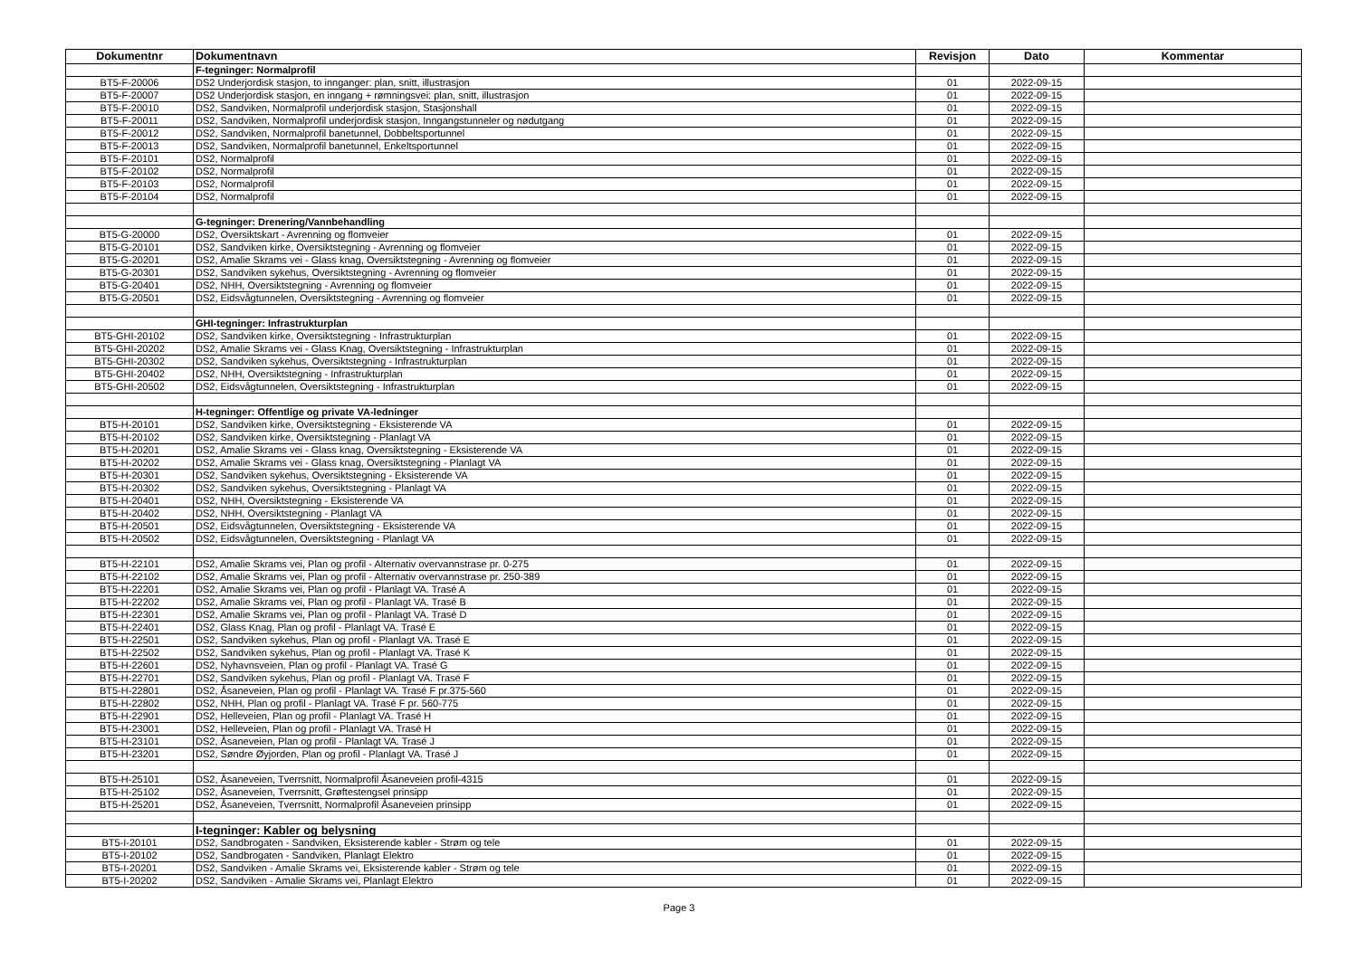| Dokumentnr | Dokumentnavn | Revisjon | Dato | Kommentar |
| --- | --- | --- | --- | --- |
| | F-tegninger: Normalprofil | | | |
| BT5-F-20006 | DS2 Underjordisk stasjon, to innganger: plan, snitt, illustrasjon | 01 | 2022-09-15 | |
| BT5-F-20007 | DS2 Underjordisk stasjon, en inngang + rømningsvei: plan, snitt, illustrasjon | 01 | 2022-09-15 | |
| BT5-F-20010 | DS2, Sandviken, Normalprofil underjordisk stasjon, Stasjonshall | 01 | 2022-09-15 | |
| BT5-F-20011 | DS2, Sandviken, Normalprofil underjordisk stasjon, Inngangstunneler og nødutgang | 01 | 2022-09-15 | |
| BT5-F-20012 | DS2, Sandviken, Normalprofil banetunnel, Dobbeltsportunnel | 01 | 2022-09-15 | |
| BT5-F-20013 | DS2, Sandviken, Normalprofil banetunnel, Enkeltsportunnel | 01 | 2022-09-15 | |
| BT5-F-20101 | DS2, Normalprofil | 01 | 2022-09-15 | |
| BT5-F-20102 | DS2, Normalprofil | 01 | 2022-09-15 | |
| BT5-F-20103 | DS2, Normalprofil | 01 | 2022-09-15 | |
| BT5-F-20104 | DS2, Normalprofil | 01 | 2022-09-15 | |
| | G-tegninger: Drenering/Vannbehandling | | | |
| BT5-G-20000 | DS2, Oversiktskart - Avrenning og flomveier | 01 | 2022-09-15 | |
| BT5-G-20101 | DS2, Sandviken kirke, Oversiktstegning - Avrenning og flomveier | 01 | 2022-09-15 | |
| BT5-G-20201 | DS2, Amalie Skrams vei - Glass knag, Oversiktstegning - Avrenning og flomveier | 01 | 2022-09-15 | |
| BT5-G-20301 | DS2, Sandviken sykehus, Oversiktstegning - Avrenning og flomveier | 01 | 2022-09-15 | |
| BT5-G-20401 | DS2, NHH, Oversiktstegning - Avrenning og flomveier | 01 | 2022-09-15 | |
| BT5-G-20501 | DS2, Eidsvågtunnelen, Oversiktstegning - Avrenning og flomveier | 01 | 2022-09-15 | |
| | GHI-tegninger: Infrastrukturplan | | | |
| BT5-GHI-20102 | DS2, Sandviken kirke, Oversiktstegning - Infrastrukturplan | 01 | 2022-09-15 | |
| BT5-GHI-20202 | DS2, Amalie Skrams vei - Glass Knag, Oversiktstegning - Infrastrukturplan | 01 | 2022-09-15 | |
| BT5-GHI-20302 | DS2, Sandviken sykehus, Oversiktstegning - Infrastrukturplan | 01 | 2022-09-15 | |
| BT5-GHI-20402 | DS2, NHH, Oversiktstegning - Infrastrukturplan | 01 | 2022-09-15 | |
| BT5-GHI-20502 | DS2, Eidsvågtunnelen, Oversiktstegning - Infrastrukturplan | 01 | 2022-09-15 | |
| | H-tegninger: Offentlige og private VA-ledninger | | | |
| BT5-H-20101 | DS2, Sandviken kirke, Oversiktstegning - Eksisterende VA | 01 | 2022-09-15 | |
| BT5-H-20102 | DS2, Sandviken kirke, Oversiktstegning - Planlagt VA | 01 | 2022-09-15 | |
| BT5-H-20201 | DS2, Amalie Skrams vei - Glass knag, Oversiktstegning - Eksisterende VA | 01 | 2022-09-15 | |
| BT5-H-20202 | DS2, Amalie Skrams vei - Glass knag, Oversiktstegning - Planlagt VA | 01 | 2022-09-15 | |
| BT5-H-20301 | DS2, Sandviken sykehus, Oversiktstegning - Eksisterende VA | 01 | 2022-09-15 | |
| BT5-H-20302 | DS2, Sandviken sykehus, Oversiktstegning - Planlagt VA | 01 | 2022-09-15 | |
| BT5-H-20401 | DS2, NHH, Oversiktstegning - Eksisterende VA | 01 | 2022-09-15 | |
| BT5-H-20402 | DS2, NHH, Oversiktstegning - Planlagt VA | 01 | 2022-09-15 | |
| BT5-H-20501 | DS2, Eidsvågtunnelen, Oversiktstegning - Eksisterende VA | 01 | 2022-09-15 | |
| BT5-H-20502 | DS2, Eidsvågtunnelen, Oversiktstegning - Planlagt VA | 01 | 2022-09-15 | |
| BT5-H-22101 | DS2, Amalie Skrams vei, Plan og profil - Alternativ overvannstrase pr. 0-275 | 01 | 2022-09-15 | |
| BT5-H-22102 | DS2, Amalie Skrams vei, Plan og profil - Alternativ overvannstrase pr. 250-389 | 01 | 2022-09-15 | |
| BT5-H-22201 | DS2, Amalie Skrams vei, Plan og profil - Planlagt VA. Trasé A | 01 | 2022-09-15 | |
| BT5-H-22202 | DS2, Amalie Skrams vei, Plan og profil - Planlagt VA. Trasé B | 01 | 2022-09-15 | |
| BT5-H-22301 | DS2, Amalie Skrams vei, Plan og profil - Planlagt VA. Trasé D | 01 | 2022-09-15 | |
| BT5-H-22401 | DS2, Glass Knag, Plan og profil - Planlagt VA. Trasé E | 01 | 2022-09-15 | |
| BT5-H-22501 | DS2, Sandviken sykehus, Plan og profil - Planlagt VA. Trasé E | 01 | 2022-09-15 | |
| BT5-H-22502 | DS2, Sandviken sykehus, Plan og profil - Planlagt VA. Trasé K | 01 | 2022-09-15 | |
| BT5-H-22601 | DS2, Nyhavnsveien, Plan og profil - Planlagt VA. Trasé G | 01 | 2022-09-15 | |
| BT5-H-22701 | DS2, Sandviken sykehus, Plan og profil - Planlagt VA. Trasé F | 01 | 2022-09-15 | |
| BT5-H-22801 | DS2, Åsaneveien, Plan og profil - Planlagt VA. Trasé F pr.375-560 | 01 | 2022-09-15 | |
| BT5-H-22802 | DS2, NHH, Plan og profil - Planlagt VA. Trasé F pr. 560-775 | 01 | 2022-09-15 | |
| BT5-H-22901 | DS2, Helleveien, Plan og profil - Planlagt VA. Trasé H | 01 | 2022-09-15 | |
| BT5-H-23001 | DS2, Helleveien, Plan og profil - Planlagt VA. Trasé H | 01 | 2022-09-15 | |
| BT5-H-23101 | DS2, Åsaneveien, Plan og profil - Planlagt VA. Trasé J | 01 | 2022-09-15 | |
| BT5-H-23201 | DS2, Søndre Øyjorden, Plan og profil - Planlagt VA. Trasé J | 01 | 2022-09-15 | |
| BT5-H-25101 | DS2, Åsaneveien, Tverrsnitt, Normalprofil Åsaneveien profil-4315 | 01 | 2022-09-15 | |
| BT5-H-25102 | DS2, Åsaneveien, Tverrsnitt, Grøftestengsel prinsipp | 01 | 2022-09-15 | |
| BT5-H-25201 | DS2, Åsaneveien, Tverrsnitt, Normalprofil Åsaneveien prinsipp | 01 | 2022-09-15 | |
| | I-tegninger: Kabler og belysning | | | |
| BT5-I-20101 | DS2, Sandbrogaten - Sandviken, Eksisterende kabler - Strøm og tele | 01 | 2022-09-15 | |
| BT5-I-20102 | DS2, Sandbrogaten - Sandviken, Planlagt Elektro | 01 | 2022-09-15 | |
| BT5-I-20201 | DS2, Sandviken - Amalie Skrams vei, Eksisterende kabler - Strøm og tele | 01 | 2022-09-15 | |
| BT5-I-20202 | DS2, Sandviken - Amalie Skrams vei, Planlagt Elektro | 01 | 2022-09-15 | |
Page 3